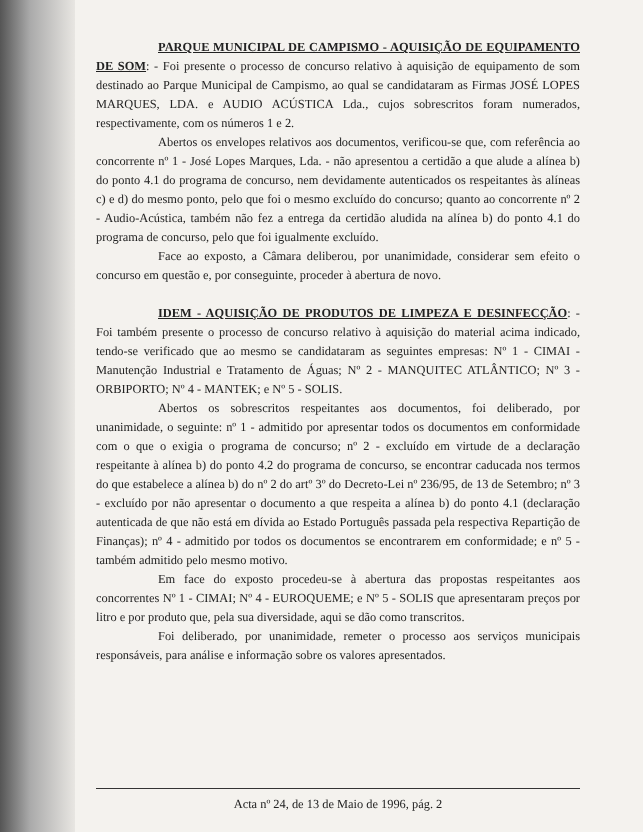PARQUE MUNICIPAL DE CAMPISMO - AQUISIÇÃO DE EQUIPAMENTO DE SOM: - Foi presente o processo de concurso relativo à aquisição de equipamento de som destinado ao Parque Municipal de Campismo, ao qual se candidataram as Firmas JOSÉ LOPES MARQUES, LDA. e AUDIO ACÚSTICA Lda., cujos sobrescritos foram numerados, respectivamente, com os números 1 e 2.
Abertos os envelopes relativos aos documentos, verificou-se que, com referência ao concorrente nº 1 - José Lopes Marques, Lda. - não apresentou a certidão a que alude a alínea b) do ponto 4.1 do programa de concurso, nem devidamente autenticados os respeitantes às alíneas c) e d) do mesmo ponto, pelo que foi o mesmo excluído do concurso; quanto ao concorrente nº 2 - Audio-Acústica, também não fez a entrega da certidão aludida na alínea b) do ponto 4.1 do programa de concurso, pelo que foi igualmente excluído.
Face ao exposto, a Câmara deliberou, por unanimidade, considerar sem efeito o concurso em questão e, por conseguinte, proceder à abertura de novo.
IDEM - AQUISIÇÃO DE PRODUTOS DE LIMPEZA E DESINFECÇÃO: - Foi também presente o processo de concurso relativo à aquisição do material acima indicado, tendo-se verificado que ao mesmo se candidataram as seguintes empresas: Nº 1 - CIMAI - Manutenção Industrial e Tratamento de Águas; Nº 2 - MANQUITEC ATLÂNTICO; Nº 3 - ORBIPORTO; Nº 4 - MANTEK; e Nº 5 - SOLIS.
Abertos os sobrescritos respeitantes aos documentos, foi deliberado, por unanimidade, o seguinte: nº 1 - admitido por apresentar todos os documentos em conformidade com o que o exigia o programa de concurso; nº 2 - excluído em virtude de a declaração respeitante à alínea b) do ponto 4.2 do programa de concurso, se encontrar caducada nos termos do que estabelece a alínea b) do nº 2 do artº 3º do Decreto-Lei nº 236/95, de 13 de Setembro; nº 3 - excluído por não apresentar o documento a que respeita a alínea b) do ponto 4.1 (declaração autenticada de que não está em dívida ao Estado Português passada pela respectiva Repartição de Finanças); nº 4 - admitido por todos os documentos se encontrarem em conformidade; e nº 5 - também admitido pelo mesmo motivo.
Em face do exposto procedeu-se à abertura das propostas respeitantes aos concorrentes Nº 1 - CIMAI; Nº 4 - EUROQUEME; e Nº 5 - SOLIS que apresentaram preços por litro e por produto que, pela sua diversidade, aqui se dão como transcritos.
Foi deliberado, por unanimidade, remeter o processo aos serviços municipais responsáveis, para análise e informação sobre os valores apresentados.
Acta nº 24, de 13 de Maio de 1996, pág. 2